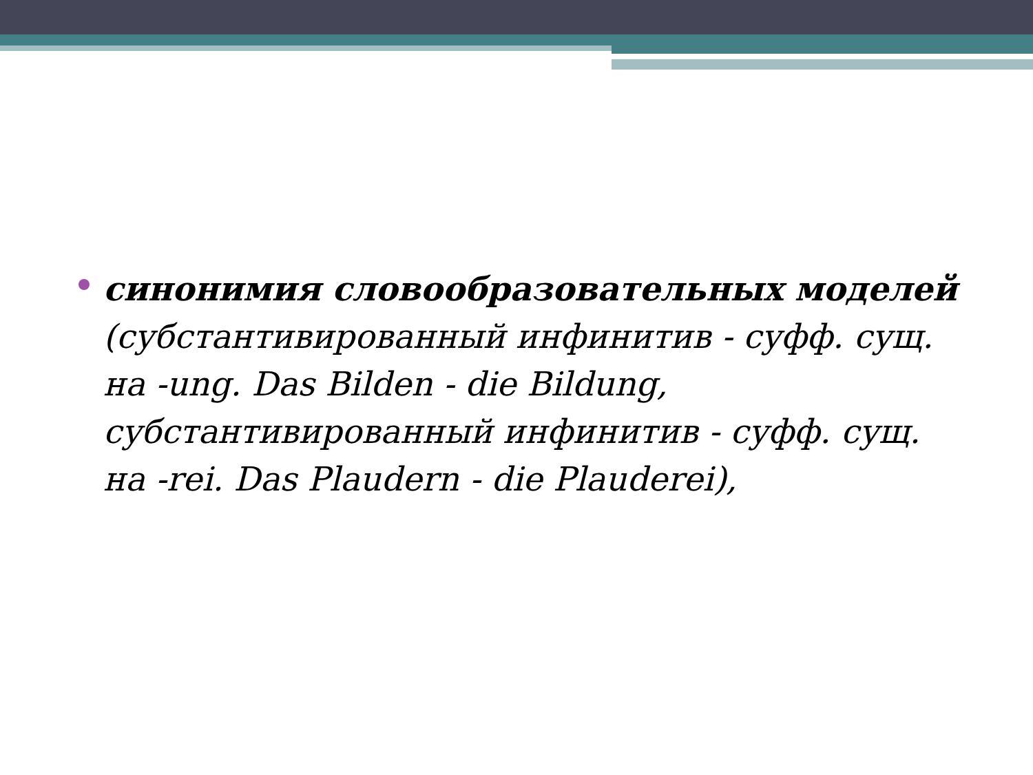синонимия словообразовательных моделей (субстантивированный инфинитив - суфф. сущ. на -ung. Das Bilden - die Bildung, субстантивированный инфинитив - суфф. сущ. на -rei. Das Plaudern - die Plauderei),